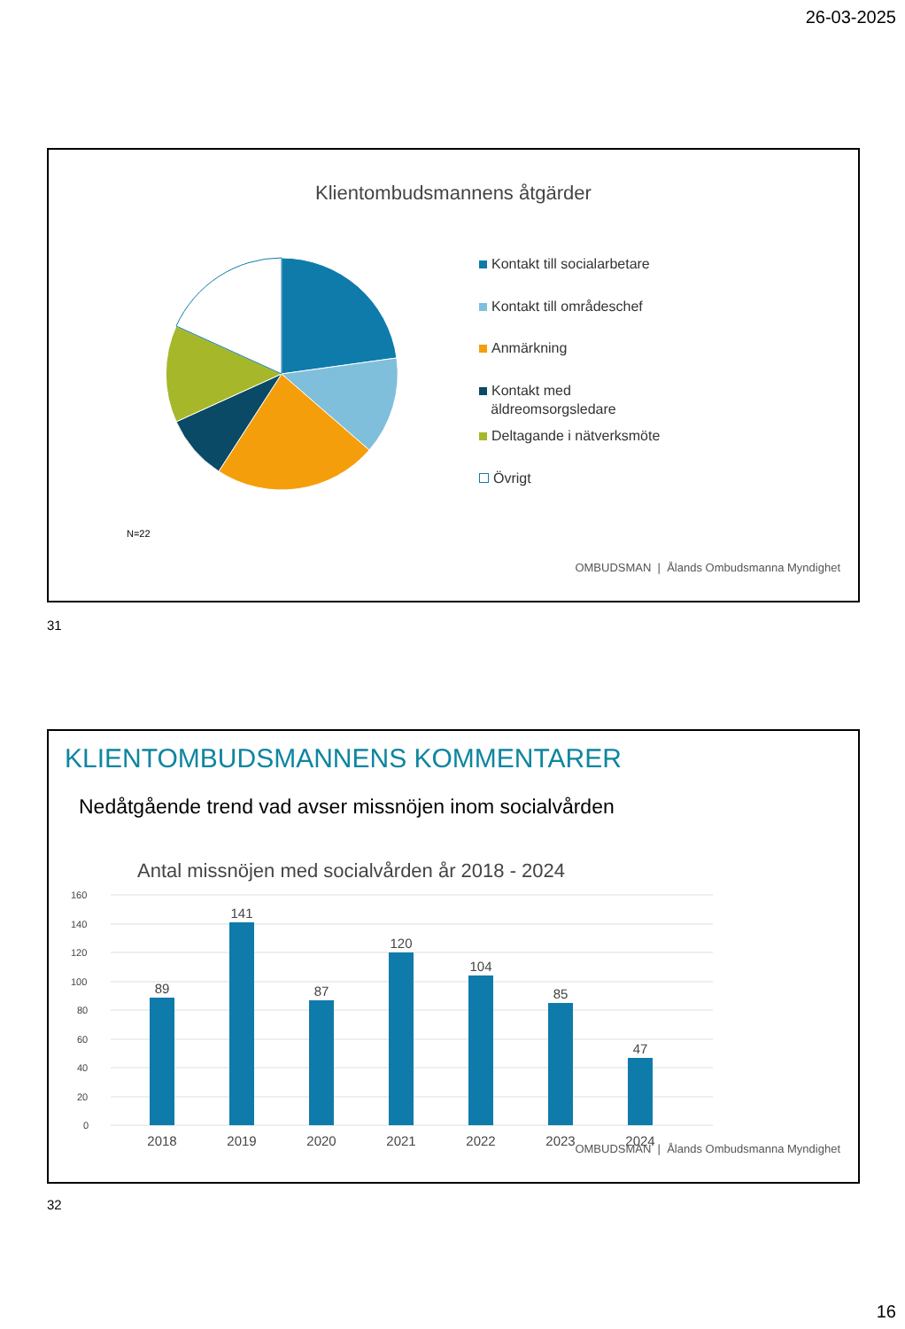26-03-2025
Klientombudsmannens åtgärder
Kontakt till socialarbetare
Kontakt till områdeschef
Anmärkning
Kontakt med
äldreomsorgsledare
Deltagande i nätverksmöte
Övrigt
N=22
OMBUDSMAN | Ålands Ombudsmanna Myndighet
31
KLIENTOMBUDSMANNENS KOMMENTARER
Nedåtgående trend vad avser missnöjen inom socialvården
Antal missnöjen med socialvården år 2018 - 2024
160
140
120
100
80
60
40
20
0
89
141
87
120
104
85
47
2018
2019
2020
2021
2022
2023
2024
OMBUDSMAN | Ålands Ombudsmanna Myndighet
32
16